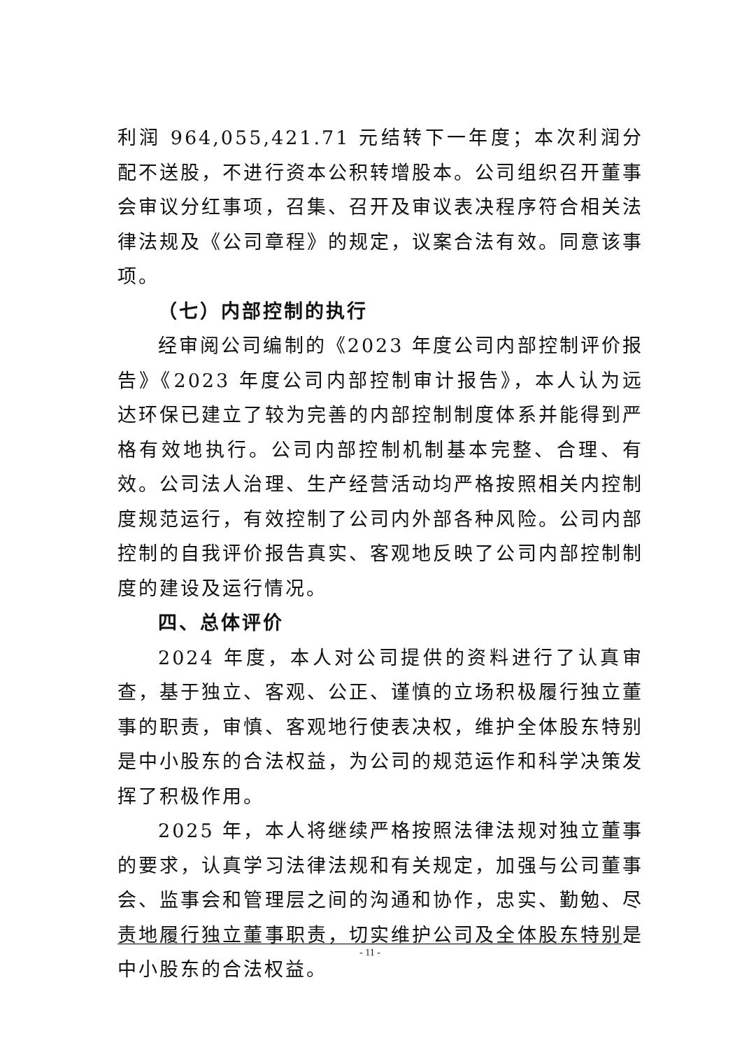利润 964,055,421.71 元结转下一年度；本次利润分配不送股，不进行资本公积转增股本。公司组织召开董事会审议分红事项，召集、召开及审议表决程序符合相关法律法规及《公司章程》的规定，议案合法有效。同意该事项。
（七）内部控制的执行
经审阅公司编制的《2023 年度公司内部控制评价报告》《2023 年度公司内部控制审计报告》，本人认为远达环保已建立了较为完善的内部控制制度体系并能得到严格有效地执行。公司内部控制机制基本完整、合理、有效。公司法人治理、生产经营活动均严格按照相关内控制度规范运行，有效控制了公司内外部各种风险。公司内部控制的自我评价报告真实、客观地反映了公司内部控制制度的建设及运行情况。
四、总体评价
2024 年度，本人对公司提供的资料进行了认真审查，基于独立、客观、公正、谨慎的立场积极履行独立董事的职责，审慎、客观地行使表决权，维护全体股东特别是中小股东的合法权益，为公司的规范运作和科学决策发挥了积极作用。
2025 年，本人将继续严格按照法律法规对独立董事的要求，认真学习法律法规和有关规定，加强与公司董事会、监事会和管理层之间的沟通和协作，忠实、勤勉、尽责地履行独立董事职责，切实维护公司及全体股东特别是中小股东的合法权益。
- 11 -